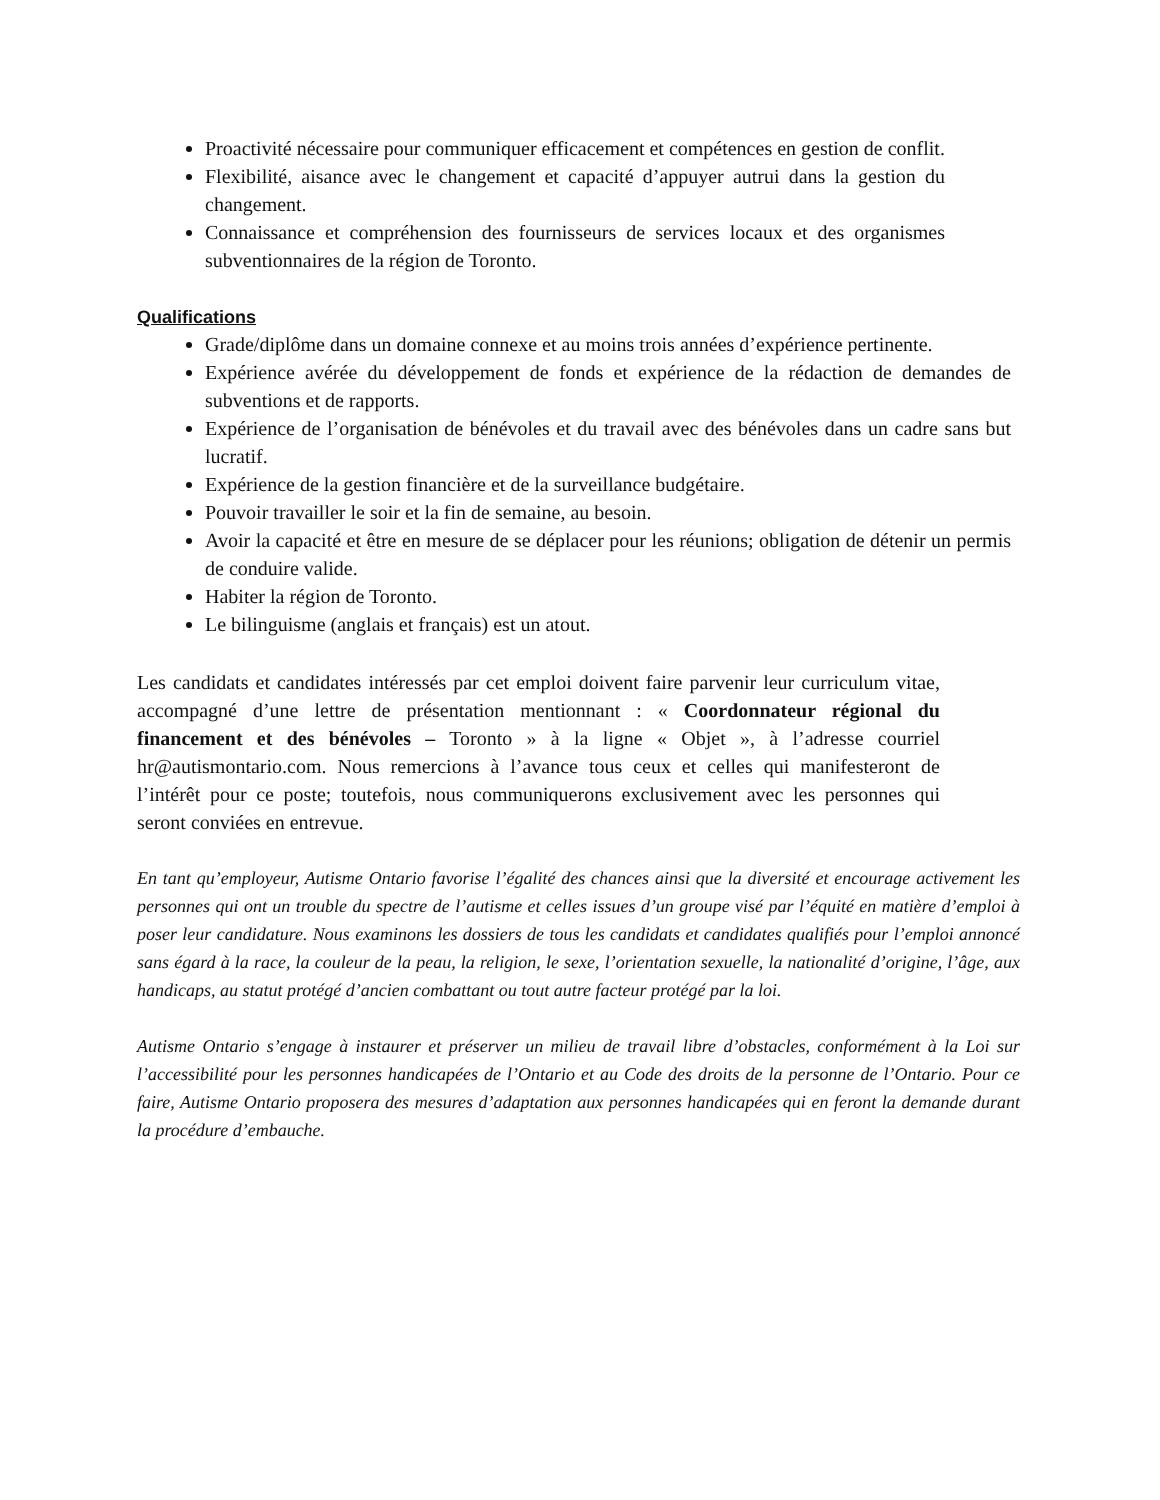Proactivité nécessaire pour communiquer efficacement et compétences en gestion de conflit.
Flexibilité, aisance avec le changement et capacité d’appuyer autrui dans la gestion du changement.
Connaissance et compréhension des fournisseurs de services locaux et des organismes subventionnaires de la région de Toronto.
Qualifications
Grade/diplôme dans un domaine connexe et au moins trois années d’expérience pertinente.
Expérience avérée du développement de fonds et expérience de la rédaction de demandes de subventions et de rapports.
Expérience de l’organisation de bénévoles et du travail avec des bénévoles dans un cadre sans but lucratif.
Expérience de la gestion financière et de la surveillance budgétaire.
Pouvoir travailler le soir et la fin de semaine, au besoin.
Avoir la capacité et être en mesure de se déplacer pour les réunions; obligation de détenir un permis de conduire valide.
Habiter la région de Toronto.
Le bilinguisme (anglais et français) est un atout.
Les candidats et candidates intéressés par cet emploi doivent faire parvenir leur curriculum vitae, accompagné d’une lettre de présentation mentionnant : « Coordonnateur régional du financement et des bénévoles – Toronto » à la ligne « Objet », à l’adresse courriel hr@autismontario.com. Nous remercions à l’avance tous ceux et celles qui manifesteront de l’intérêt pour ce poste; toutefois, nous communiquerons exclusivement avec les personnes qui seront conviées en entrevue.
En tant qu’employeur, Autisme Ontario favorise l’égalité des chances ainsi que la diversité et encourage activement les personnes qui ont un trouble du spectre de l’autisme et celles issues d’un groupe visé par l’équité en matière d’emploi à poser leur candidature. Nous examinons les dossiers de tous les candidats et candidates qualifiés pour l’emploi annoncé sans égard à la race, la couleur de la peau, la religion, le sexe, l’orientation sexuelle, la nationalité d’origine, l’âge, aux handicaps, au statut protégé d’ancien combattant ou tout autre facteur protégé par la loi.
Autisme Ontario s’engage à instaurer et préserver un milieu de travail libre d’obstacles, conformément à la Loi sur l’accessibilité pour les personnes handicapées de l’Ontario et au Code des droits de la personne de l’Ontario. Pour ce faire, Autisme Ontario proposera des mesures d’adaptation aux personnes handicapées qui en feront la demande durant la procédure d’embauche.